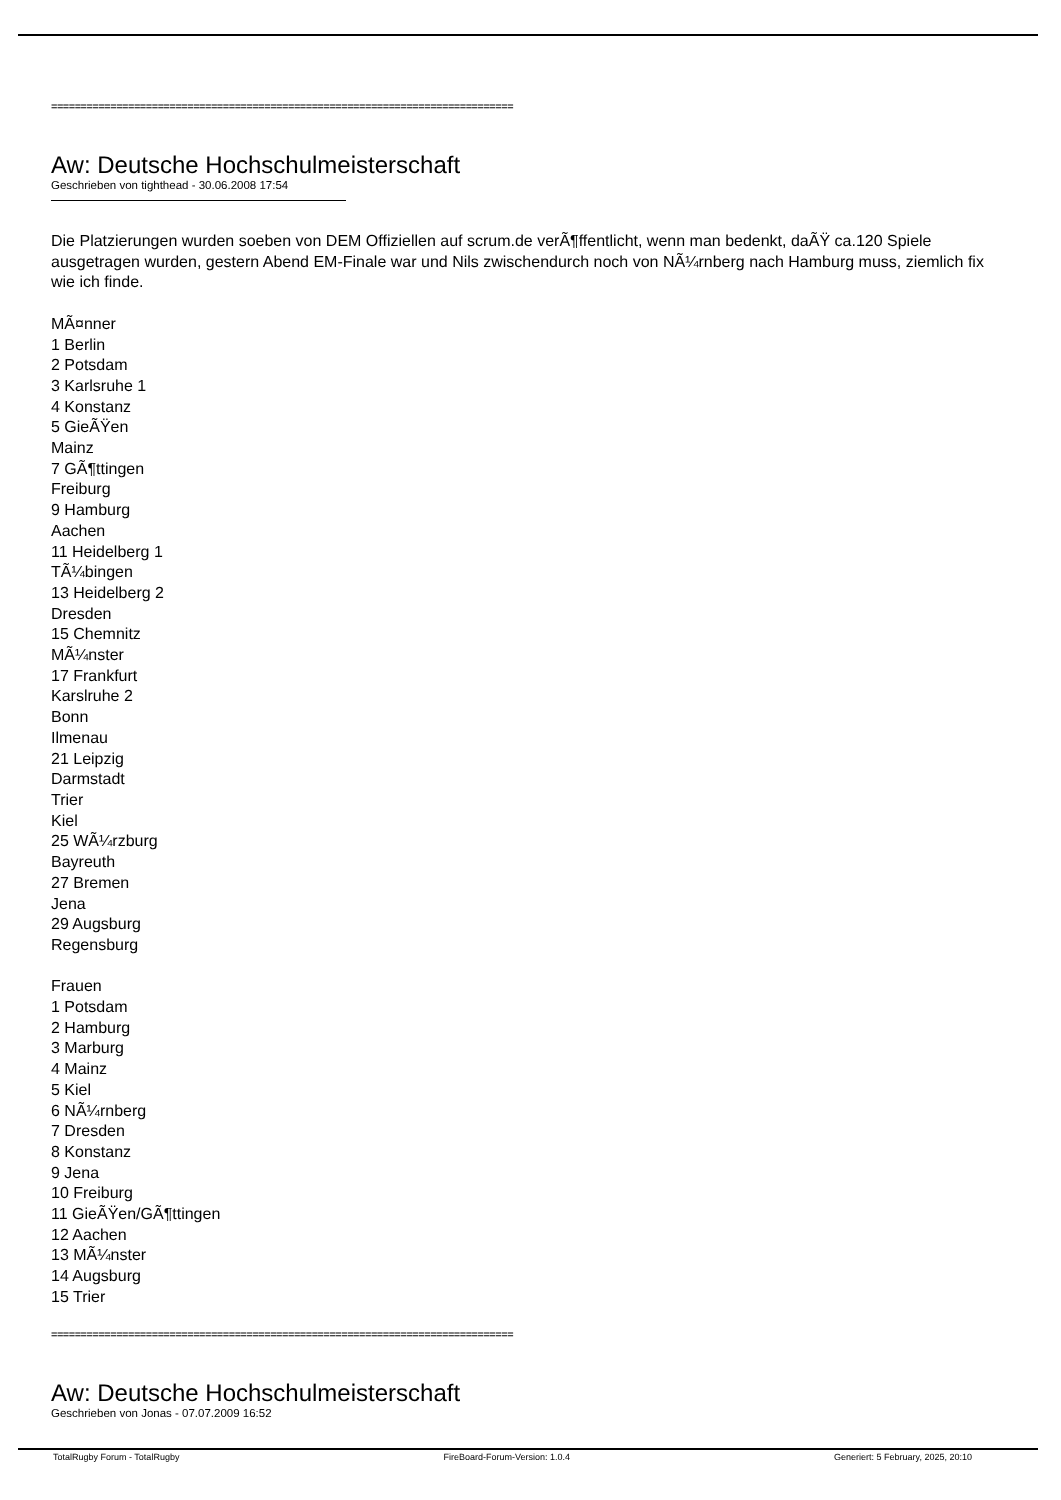==============================================================================
Aw: Deutsche Hochschulmeisterschaft
Geschrieben von tighthead - 30.06.2008 17:54
Die Platzierungen wurden soeben von DEM Offiziellen auf scrum.de verÃ¶ffentlicht, wenn man bedenkt, daÃŸ ca.120 Spiele ausgetragen wurden, gestern Abend EM-Finale war und Nils zwischendurch noch von NÃ¼rnberg nach Hamburg muss, ziemlich fix wie ich finde.
MÃ¤nner
1 Berlin
2 Potsdam
3 Karlsruhe 1
4 Konstanz
5 GieÃŸen
Mainz
7 GÃ¶ttingen
Freiburg
9 Hamburg
Aachen
11 Heidelberg 1
TÃ¼bingen
13 Heidelberg 2
Dresden
15 Chemnitz
MÃ¼nster
17 Frankfurt
Karslruhe 2
Bonn
Ilmenau
21 Leipzig
Darmstadt
Trier
Kiel
25 WÃ¼rzburg
Bayreuth
27 Bremen
Jena
29 Augsburg
Regensburg
Frauen
1 Potsdam
2 Hamburg
3 Marburg
4 Mainz
5 Kiel
6 NÃ¼rnberg
7 Dresden
8 Konstanz
9 Jena
10 Freiburg
11 GieÃŸen/GÃ¶ttingen
12 Aachen
13 MÃ¼nster
14 Augsburg
15 Trier
==============================================================================
Aw: Deutsche Hochschulmeisterschaft
Geschrieben von Jonas - 07.07.2009 16:52
TotalRugby Forum - TotalRugby FireBoard-Forum-Version: 1.0.4 Generiert: 5 February, 2025, 20:10